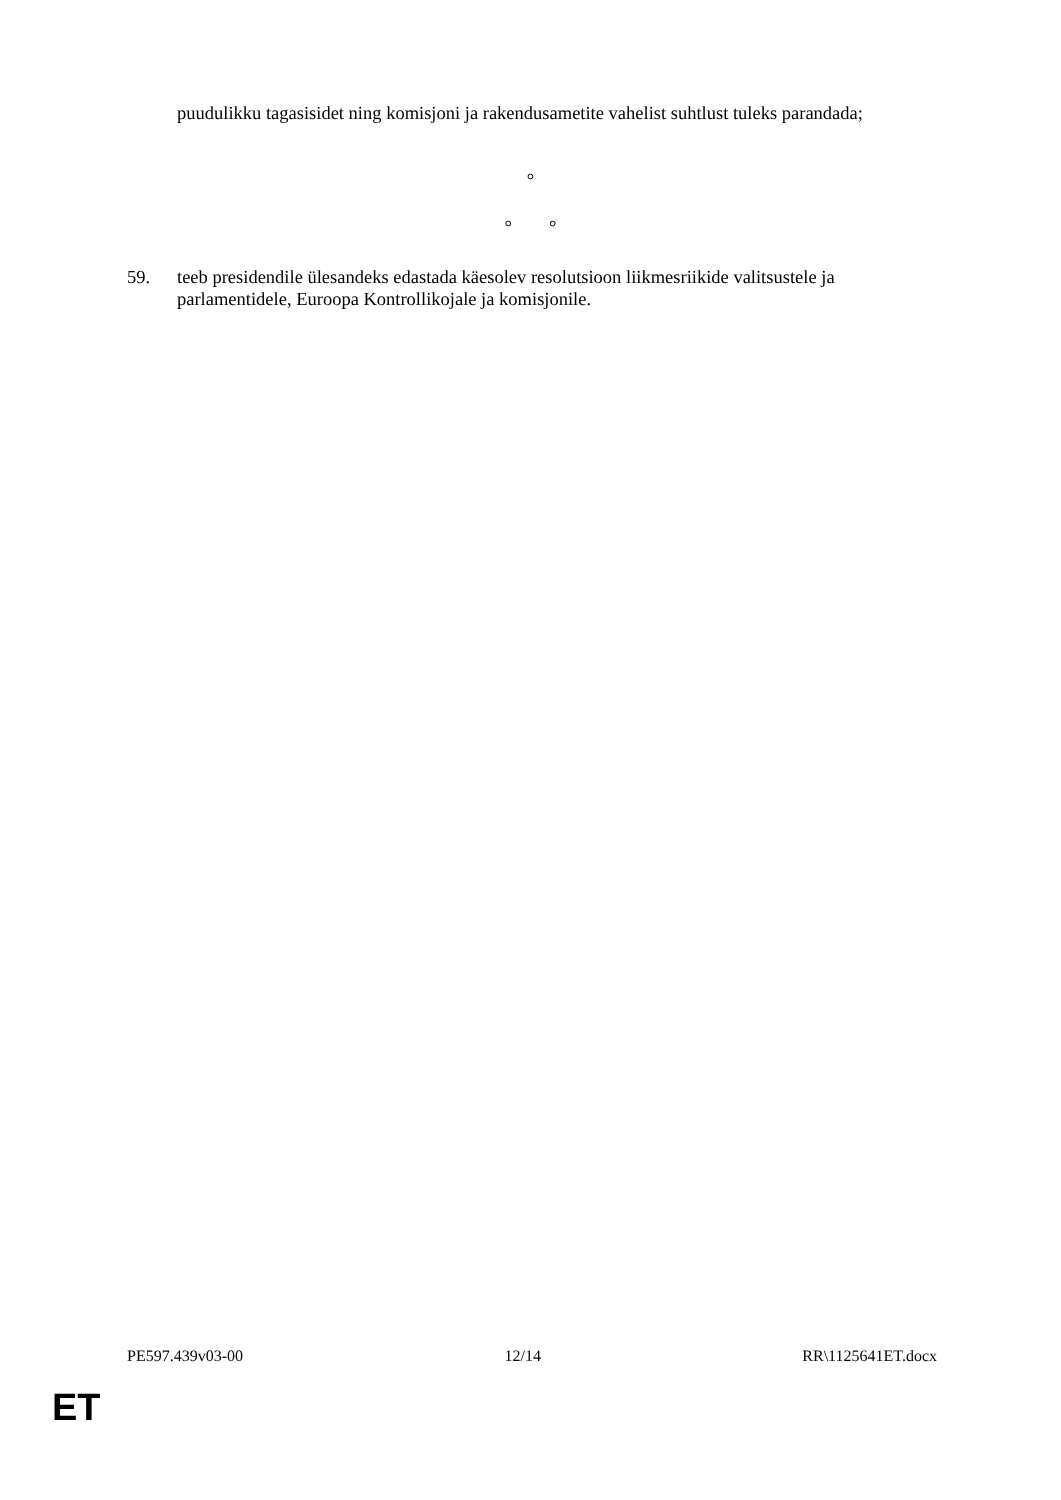puudulikku tagasisidet ning komisjoni ja rakendusametite vahelist suhtlust tuleks parandada;
°
° °
59. teeb presidendile ülesandeks edastada käesolev resolutsioon liikmesriikide valitsustele ja parlamentidele, Euroopa Kontrollikojale ja komisjonile.
PE597.439v03-00 12/14 RR\1125641ET.docx
ET